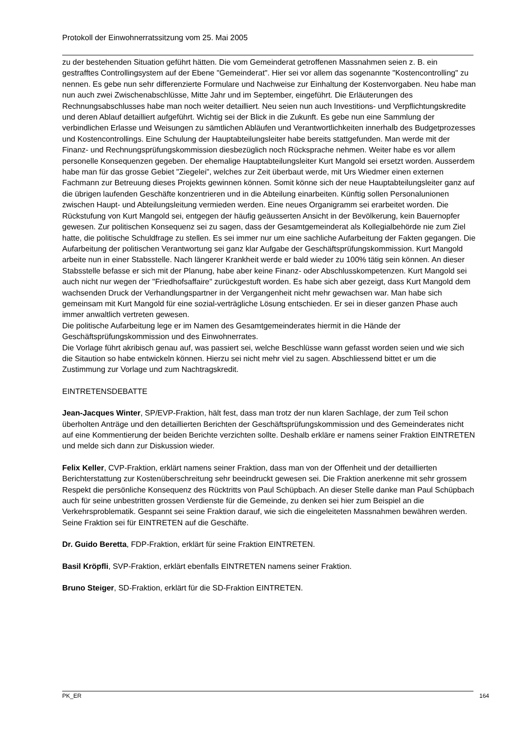Protokoll der Einwohnerratssitzung vom 25. Mai 2005
zu der bestehenden Situation geführt hätten. Die vom Gemeinderat getroffenen Massnahmen seien z. B. ein gestrafftes Controllingsystem auf der Ebene "Gemeinderat". Hier sei vor allem das sogenannte "Kostencontrolling" zu nennen. Es gebe nun sehr differenzierte Formulare und Nachweise zur Einhaltung der Kostenvorgaben. Neu habe man nun auch zwei Zwischenabschlüsse, Mitte Jahr und im September, eingeführt. Die Erläuterungen des Rechnungsabschlusses habe man noch weiter detailliert. Neu seien nun auch Investitions- und Verpflichtungskredite und deren Ablauf detailliert aufgeführt. Wichtig sei der Blick in die Zukunft. Es gebe nun eine Sammlung der verbindlichen Erlasse und Weisungen zu sämtlichen Abläufen und Verantwortlichkeiten innerhalb des Budgetprozesses und Kostencontrollings. Eine Schulung der Hauptabteilungsleiter habe bereits stattgefunden. Man werde mit der Finanz- und Rechnungsprüfungskommission diesbezüglich noch Rücksprache nehmen. Weiter habe es vor allem personelle Konsequenzen gegeben. Der ehemalige Hauptabteilungsleiter Kurt Mangold sei ersetzt worden. Ausserdem habe man für das grosse Gebiet "Ziegelei", welches zur Zeit überbaut werde, mit Urs Wiedmer einen externen Fachmann zur Betreuung dieses Projekts gewinnen können. Somit könne sich der neue Hauptabteilungsleiter ganz auf die übrigen laufenden Geschäfte konzentrieren und in die Abteilung einarbeiten. Künftig sollen Personalunionen zwischen Haupt- und Abteilungsleitung vermieden werden. Eine neues Organigramm sei erarbeitet worden. Die Rückstufung von Kurt Mangold sei, entgegen der häufig geäusserten Ansicht in der Bevölkerung, kein Bauernopfer gewesen. Zur politischen Konsequenz sei zu sagen, dass der Gesamtgemeinderat als Kollegialbehörde nie zum Ziel hatte, die politische Schuldfrage zu stellen. Es sei immer nur um eine sachliche Aufarbeitung der Fakten gegangen. Die Aufarbeitung der politischen Verantwortung sei ganz klar Aufgabe der Geschäftsprüfungskommission. Kurt Mangold arbeite nun in einer Stabsstelle. Nach längerer Krankheit werde er bald wieder zu 100% tätig sein können. An dieser Stabsstelle befasse er sich mit der Planung, habe aber keine Finanz- oder Abschlusskompetenzen. Kurt Mangold sei auch nicht nur wegen der "Friedhofsaffaire" zurückgestuft worden. Es habe sich aber gezeigt, dass Kurt Mangold dem wachsenden Druck der Verhandlungspartner in der Vergangenheit nicht mehr gewachsen war. Man habe sich gemeinsam mit Kurt Mangold für eine sozial-verträgliche Lösung entschieden. Er sei in dieser ganzen Phase auch immer anwaltlich vertreten gewesen.
Die politische Aufarbeitung lege er im Namen des Gesamtgemeinderates hiermit in die Hände der Geschäftsprüfungskommission und des Einwohnerrates.
Die Vorlage führt akribisch genau auf, was passiert sei, welche Beschlüsse wann gefasst worden seien und wie sich die Sitaution so habe entwickeln können. Hierzu sei nicht mehr viel zu sagen. Abschliessend bittet er um die Zustimmung zur Vorlage und zum Nachtragskredit.
EINTRETENSDEBATTE
Jean-Jacques Winter, SP/EVP-Fraktion, hält fest, dass man trotz der nun klaren Sachlage, der zum Teil schon überholten Anträge und den detaillierten Berichten der Geschäftsprüfungskommission und des Gemeinderates nicht auf eine Kommentierung der beiden Berichte verzichten sollte. Deshalb erkläre er namens seiner Fraktion EINTRETEN und melde sich dann zur Diskussion wieder.
Felix Keller, CVP-Fraktion, erklärt namens seiner Fraktion, dass man von der Offenheit und der detaillierten Berichterstattung zur Kostenüberschreitung sehr beeindruckt gewesen sei. Die Fraktion anerkenne mit sehr grossem Respekt die persönliche Konsequenz des Rücktritts von Paul Schüpbach. An dieser Stelle danke man Paul Schüpbach auch für seine unbestritten grossen Verdienste für die Gemeinde, zu denken sei hier zum Beispiel an die Verkehrsproblematik. Gespannt sei seine Fraktion darauf, wie sich die eingeleiteten Massnahmen bewähren werden. Seine Fraktion sei für EINTRETEN auf die Geschäfte.
Dr. Guido Beretta, FDP-Fraktion, erklärt für seine Fraktion EINTRETEN.
Basil Kröpfli, SVP-Fraktion, erklärt ebenfalls EINTRETEN namens seiner Fraktion.
Bruno Steiger, SD-Fraktion, erklärt für die SD-Fraktion EINTRETEN.
PK_ER 164